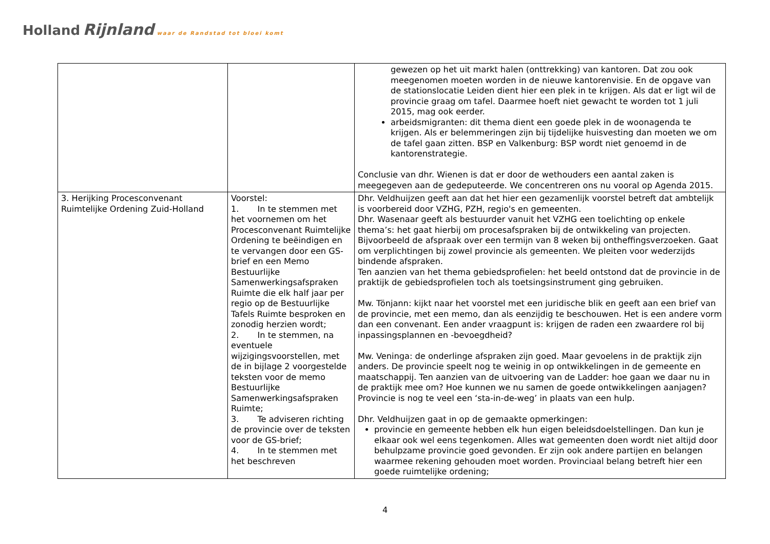Holland Rijnland waar de Randstad tot bloei komt
| | | gewezen op het uit markt halen (onttrekking) van kantoren. Dat zou ook meegenomen moeten worden in de nieuwe kantorenvisie. En de opgave van de stationslocatie Leiden dient hier een plek in te krijgen. Als dat er ligt wil de provincie graag om tafel. Daarmee hoeft niet gewacht te worden tot 1 juli 2015, mag ook eerder. arbeidsmigranten: dit thema dient een goede plek in de woonagenda te krijgen. Als er belemmeringen zijn bij tijdelijke huisvesting dan moeten we om de tafel gaan zitten. BSP en Valkenburg: BSP wordt niet genoemd in de kantorenstrategie. Conclusie van dhr. Wienen is dat er door de wethouders een aantal zaken is meegegeven aan de gedeputeerde. We concentreren ons nu vooral op Agenda 2015. |
| 3. Herijking Procesconvenant Ruimtelijke Ordening Zuid-Holland | Voorstel: 1. In te stemmen met het voornemen om het Procesconvenant Ruimtelijke Ordening te beëindigen en te vervangen door een GS-brief en een Memo Bestuurlijke Samenwerkingsafspraken Ruimte die elk half jaar per regio op de Bestuurlijke Tafels Ruimte besproken en zonodig herzien wordt; 2. In te stemmen, na eventuele wijzigingsvoorstellen, met de in bijlage 2 voorgestelde teksten voor de memo Bestuurlijke Samenwerkingsafspraken Ruimte; 3. Te adviseren richting de provincie over de teksten voor de GS-brief; 4. In te stemmen met het beschreven | Dhr. Veldhuijzen geeft aan dat het hier een gezamenlijk voorstel betreft dat ambtelijk is voorbereid door VZHG, PZH, regio's en gemeenten. Dhr. Wasenaar geeft als bestuurder vanuit het VZHG een toelichting op enkele thema’s: het gaat hierbij om procesafspraken bij de ontwikkeling van projecten. Bijvoorbeeld de afspraak over een termijn van 8 weken bij ontheffingsverzoeken. Gaat om verplichtingen bij zowel provincie als gemeenten. We pleiten voor wederzijds bindende afspraken. Ten aanzien van het thema gebiedsprofielen: het beeld ontstond dat de provincie in de praktijk de gebiedsprofielen toch als toetsingsinstrument ging gebruiken. Mw. Tönjann: kijkt naar het voorstel met een juridische blik en geeft aan een brief van de provincie, met een memo, dan als eenzijdig te beschouwen. Het is een andere vorm dan een convenant. Een ander vraagpunt is: krijgen de raden een zwaardere rol bij inpassingsplannen en -bevoegdheid? Mw. Veninga: de onderlinge afspraken zijn goed. Maar gevoelens in de praktijk zijn anders. De provincie speelt nog te weinig in op ontwikkelingen in de gemeente en maatschappij. Ten aanzien van de uitvoering van de Ladder: hoe gaan we daar nu in de praktijk mee om? Hoe kunnen we nu samen de goede ontwikkelingen aanjagen? Provincie is nog te veel een ‘sta-in-de-weg’ in plaats van een hulp. Dhr. Veldhuijzen gaat in op de gemaakte opmerkingen: provincie en gemeente hebben elk hun eigen beleidsdoelstellingen. Dan kun je elkaar ook wel eens tegenkomen. Alles wat gemeenten doen wordt niet altijd door behulpzame provincie goed gevonden. Er zijn ook andere partijen en belangen waarmee rekening gehouden moet worden. Provinciaal belang betreft hier een goede ruimtelijke ordening; |
4